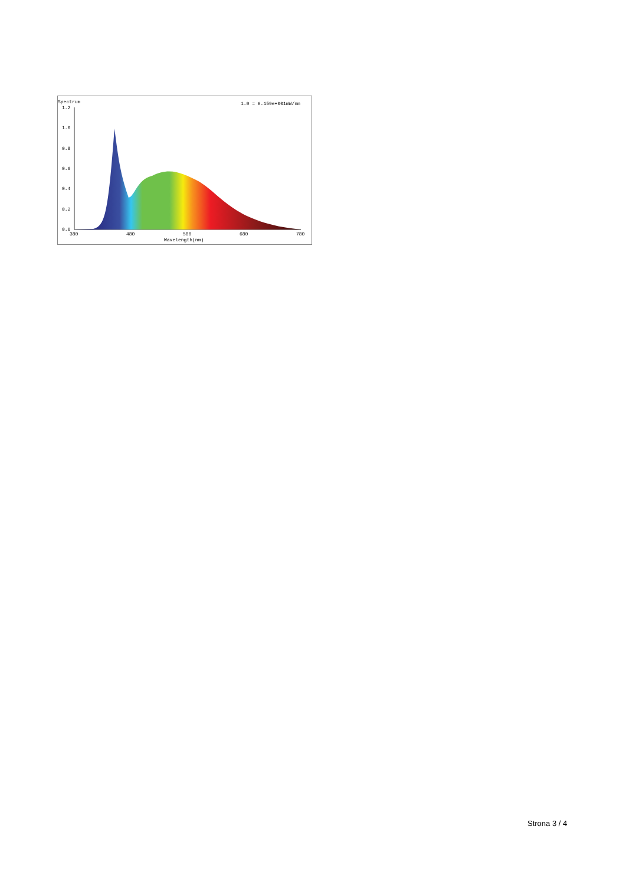Spectrum
1.0 = 9.159e+001mW/nm
1.2
1.0
0.8
0.6
0.4
0.2
0.0
380
480
580
680
780
Wavelength(nm)
Strona 3 / 4